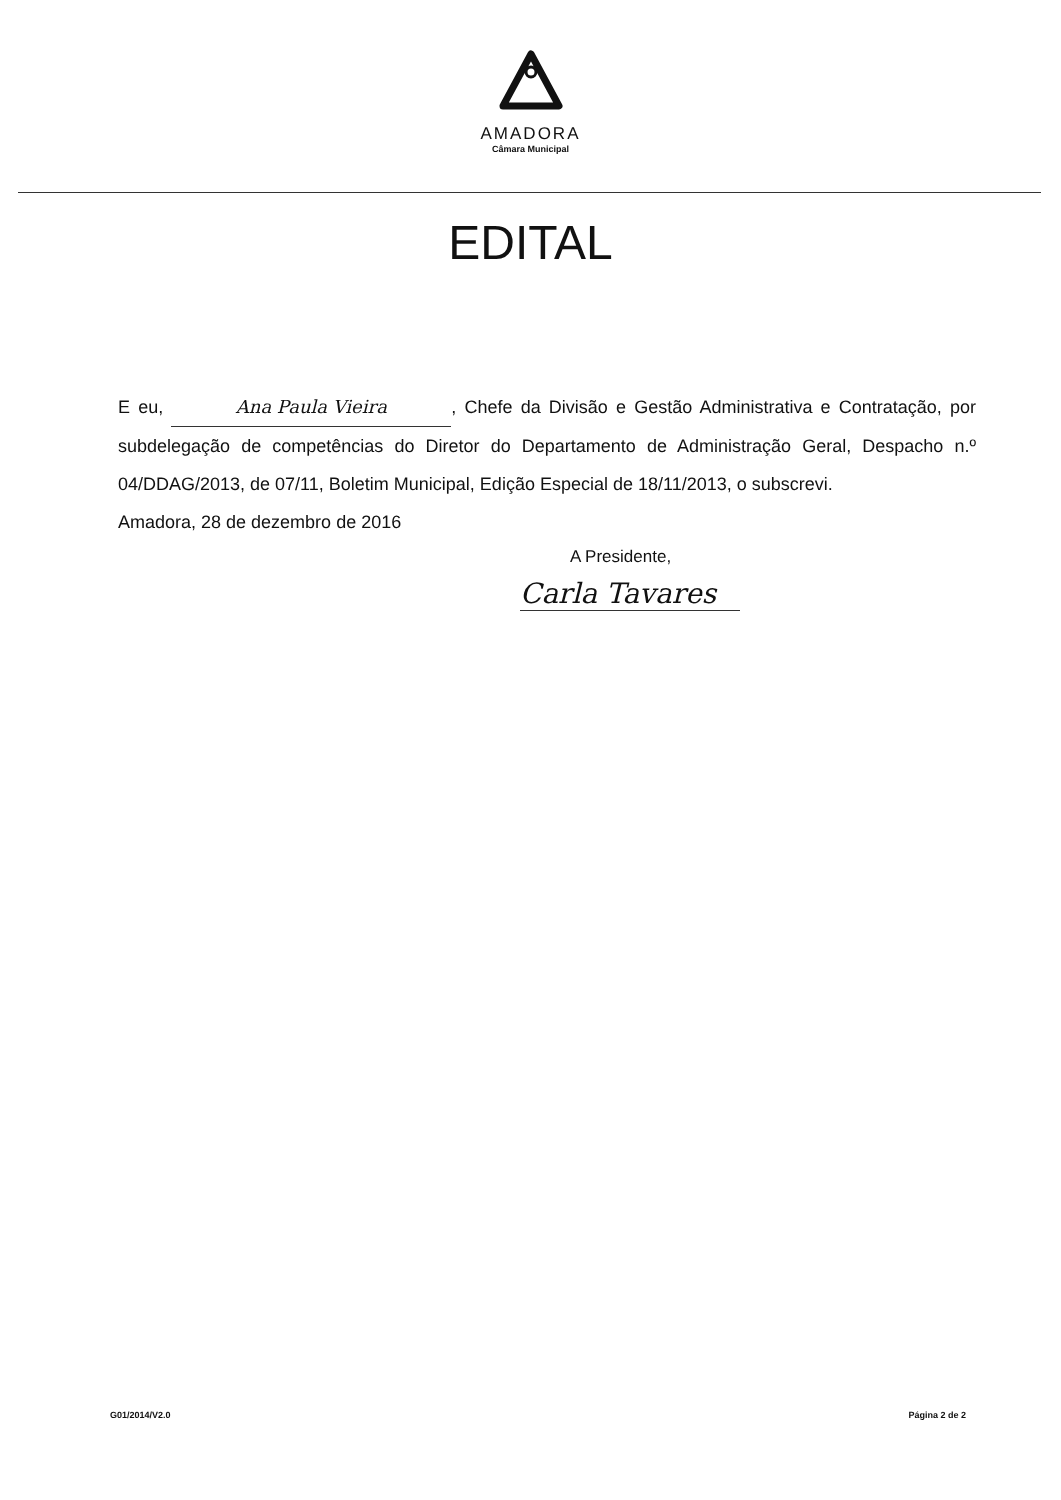AMADORA
Câmara Municipal
EDITAL
E eu, Ana Paula Vieira, Chefe da Divisão e Gestão Administrativa e Contratação, por subdelegação de competências do Diretor do Departamento de Administração Geral, Despacho n.º 04/DDAG/2013, de 07/11, Boletim Municipal, Edição Especial de 18/11/2013, o subscrevi.
Amadora, 28 de dezembro de 2016
A Presidente,
Carla Tavares
G01/2014/V2.0 Página 2 de 2